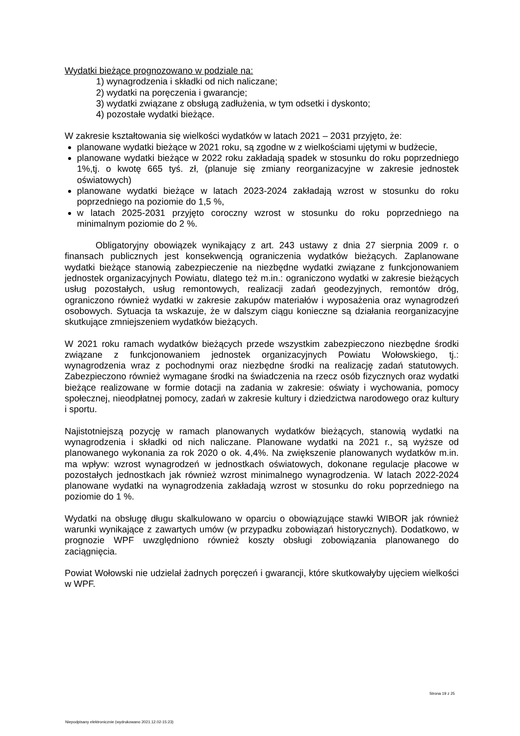Wydatki bieżące prognozowano w podziale na:
1) wynagrodzenia i składki od nich naliczane;
2) wydatki na poręczenia i gwarancje;
3) wydatki związane z obsługą zadłużenia, w tym odsetki i dyskonto;
4) pozostałe wydatki bieżące.
W zakresie kształtowania się wielkości wydatków w latach 2021 – 2031 przyjęto, że:
planowane wydatki bieżące w 2021 roku, są zgodne w z wielkościami ujętymi w budżecie,
planowane wydatki bieżące w 2022 roku zakładają spadek w stosunku do roku poprzedniego 1%,tj. o kwotę 665 tyś. zł, (planuje się zmiany reorganizacyjne w zakresie jednostek oświatowych)
planowane wydatki bieżące w latach 2023-2024 zakładają wzrost w stosunku do roku poprzedniego na poziomie do 1,5 %,
w latach 2025-2031 przyjęto coroczny wzrost w stosunku do roku poprzedniego na minimalnym poziomie do 2 %.
Obligatoryjny obowiązek wynikający z art. 243 ustawy z dnia 27 sierpnia 2009 r. o finansach publicznych jest konsekwencją ograniczenia wydatków bieżących. Zaplanowane wydatki bieżące stanowią zabezpieczenie na niezbędne wydatki związane z funkcjonowaniem jednostek organizacyjnych Powiatu, dlatego też m.in.: ograniczono wydatki w zakresie bieżących usług pozostałych, usług remontowych, realizacji zadań geodezyjnych, remontów dróg, ograniczono również wydatki w zakresie zakupów materiałów i wyposażenia oraz wynagrodzeń osobowych. Sytuacja ta wskazuje, że w dalszym ciągu konieczne są działania reorganizacyjne skutkujące zmniejszeniem wydatków bieżących.
W 2021 roku ramach wydatków bieżących przede wszystkim zabezpieczono niezbędne środki związane z funkcjonowaniem jednostek organizacyjnych Powiatu Wołowskiego, tj.: wynagrodzenia wraz z pochodnymi oraz niezbędne środki na realizację zadań statutowych. Zabezpieczono również wymagane środki na świadczenia na rzecz osób fizycznych oraz wydatki bieżące realizowane w formie dotacji na zadania w zakresie: oświaty i wychowania, pomocy społecznej, nieodpłatnej pomocy, zadań w zakresie kultury i dziedzictwa narodowego oraz kultury i sportu.
Najistotniejszą pozycję w ramach planowanych wydatków bieżących, stanowią wydatki na wynagrodzenia i składki od nich naliczane. Planowane wydatki na 2021 r., są wyższe od planowanego wykonania za rok 2020 o ok. 4,4%. Na zwiększenie planowanych wydatków m.in. ma wpływ: wzrost wynagrodzeń w jednostkach oświatowych, dokonane regulacje płacowe w pozostałych jednostkach jak również wzrost minimalnego wynagrodzenia. W latach 2022-2024 planowane wydatki na wynagrodzenia zakładają wzrost w stosunku do roku poprzedniego na poziomie do 1 %.
Wydatki na obsługę długu skalkulowano w oparciu o obowiązujące stawki WIBOR jak również warunki wynikające z zawartych umów (w przypadku zobowiązań historycznych). Dodatkowo, w prognozie WPF uwzględniono również koszty obsługi zobowiązania planowanego do zaciągnięcia.
Powiat Wołowski nie udzielał żadnych poręczeń i gwarancji, które skutkowałyby ujęciem wielkości w WPF.
Strona 19 z 25
Niepodpisany elektronicznie (wydrukowano 2021.12.02-15:23)